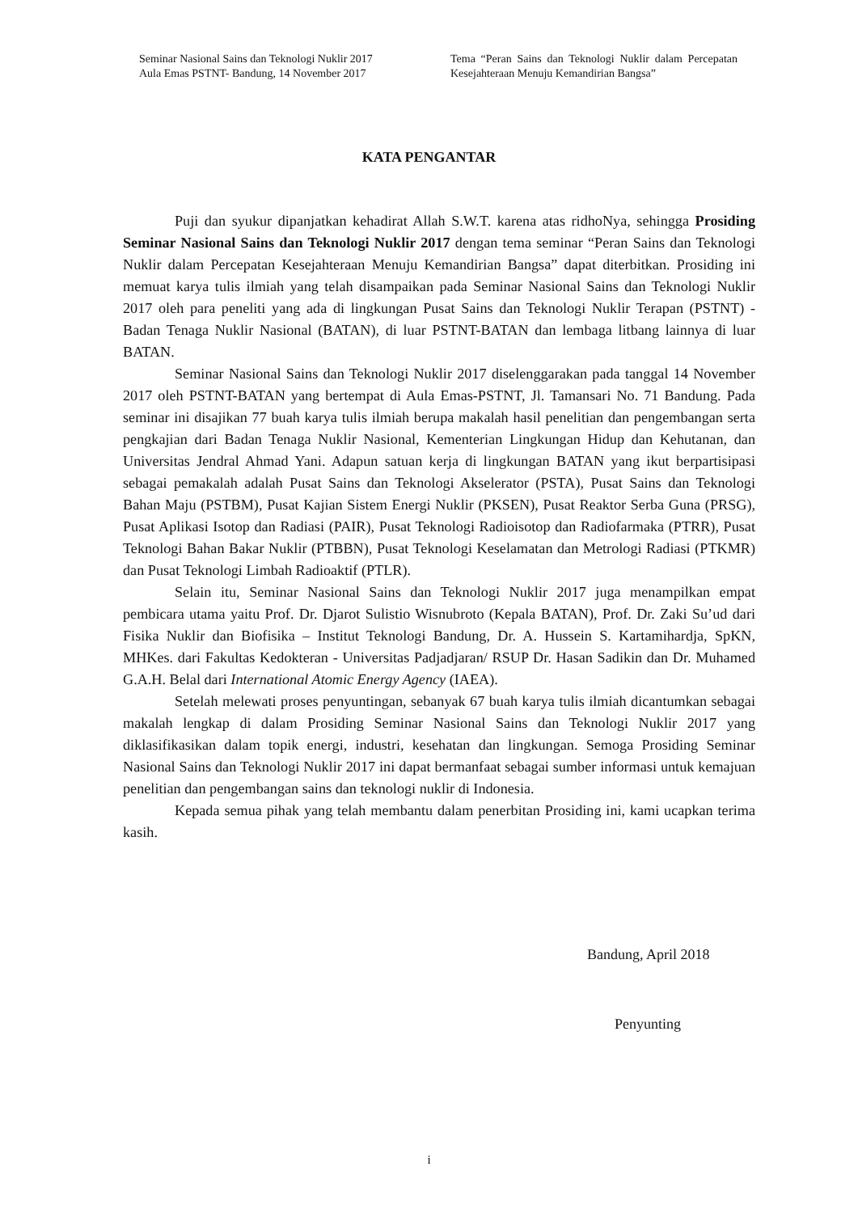Seminar Nasional Sains dan Teknologi Nuklir 2017
Aula Emas PSTNT- Bandung, 14 November 2017
Tema “Peran Sains dan Teknologi Nuklir dalam Percepatan Kesejahteraan Menuju Kemandirian Bangsa”
KATA PENGANTAR
Puji dan syukur dipanjatkan kehadirat Allah S.W.T. karena atas ridhoNya, sehingga Prosiding Seminar Nasional Sains dan Teknologi Nuklir 2017 dengan tema seminar “Peran Sains dan Teknologi Nuklir dalam Percepatan Kesejahteraan Menuju Kemandirian Bangsa” dapat diterbitkan. Prosiding ini memuat karya tulis ilmiah yang telah disampaikan pada Seminar Nasional Sains dan Teknologi Nuklir 2017 oleh para peneliti yang ada di lingkungan Pusat Sains dan Teknologi Nuklir Terapan (PSTNT) - Badan Tenaga Nuklir Nasional (BATAN), di luar PSTNT-BATAN dan lembaga litbang lainnya di luar BATAN.
Seminar Nasional Sains dan Teknologi Nuklir 2017 diselenggarakan pada tanggal 14 November 2017 oleh PSTNT-BATAN yang bertempat di Aula Emas-PSTNT, Jl. Tamansari No. 71 Bandung. Pada seminar ini disajikan 77 buah karya tulis ilmiah berupa makalah hasil penelitian dan pengembangan serta pengkajian dari Badan Tenaga Nuklir Nasional, Kementerian Lingkungan Hidup dan Kehutanan, dan Universitas Jendral Ahmad Yani. Adapun satuan kerja di lingkungan BATAN yang ikut berpartisipasi sebagai pemakalah adalah Pusat Sains dan Teknologi Akselerator (PSTA), Pusat Sains dan Teknologi Bahan Maju (PSTBM), Pusat Kajian Sistem Energi Nuklir (PKSEN), Pusat Reaktor Serba Guna (PRSG), Pusat Aplikasi Isotop dan Radiasi (PAIR), Pusat Teknologi Radioisotop dan Radiofarmaka (PTRR), Pusat Teknologi Bahan Bakar Nuklir (PTBBN), Pusat Teknologi Keselamatan dan Metrologi Radiasi (PTKMR) dan Pusat Teknologi Limbah Radioaktif (PTLR).
Selain itu, Seminar Nasional Sains dan Teknologi Nuklir 2017 juga menampilkan empat pembicara utama yaitu Prof. Dr. Djarot Sulistio Wisnubroto (Kepala BATAN), Prof. Dr. Zaki Su’ud dari Fisika Nuklir dan Biofisika – Institut Teknologi Bandung, Dr. A. Hussein S. Kartamihardja, SpKN, MHKes. dari Fakultas Kedokteran - Universitas Padjadjaran/ RSUP Dr. Hasan Sadikin dan Dr. Muhamed G.A.H. Belal dari International Atomic Energy Agency (IAEA).
Setelah melewati proses penyuntingan, sebanyak 67 buah karya tulis ilmiah dicantumkan sebagai makalah lengkap di dalam Prosiding Seminar Nasional Sains dan Teknologi Nuklir 2017 yang diklasifikasikan dalam topik energi, industri, kesehatan dan lingkungan. Semoga Prosiding Seminar Nasional Sains dan Teknologi Nuklir 2017 ini dapat bermanfaat sebagai sumber informasi untuk kemajuan penelitian dan pengembangan sains dan teknologi nuklir di Indonesia.
Kepada semua pihak yang telah membantu dalam penerbitan Prosiding ini, kami ucapkan terima kasih.
Bandung, April 2018
Penyunting
i